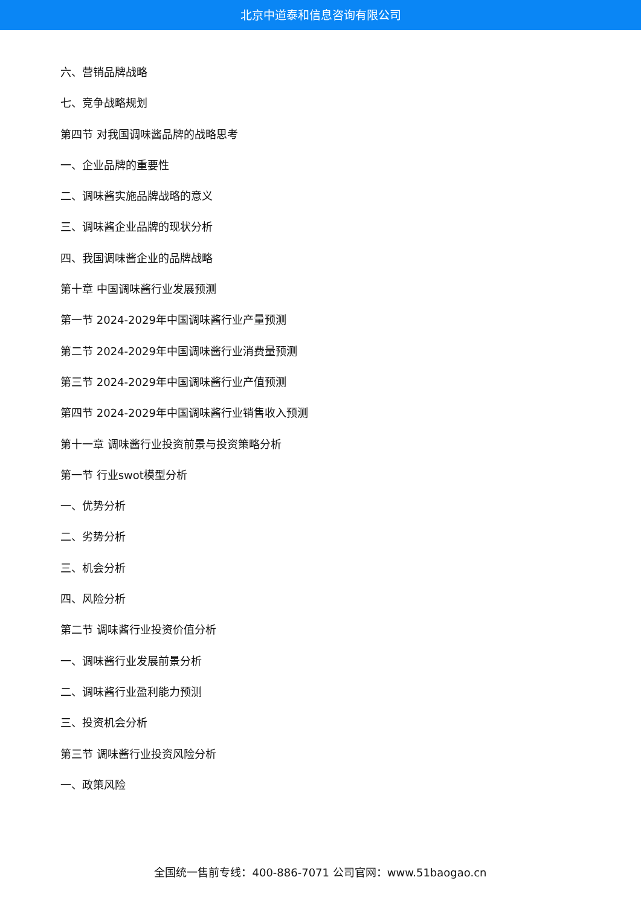北京中道泰和信息咨询有限公司
六、营销品牌战略
七、竞争战略规划
第四节 对我国调味酱品牌的战略思考
一、企业品牌的重要性
二、调味酱实施品牌战略的意义
三、调味酱企业品牌的现状分析
四、我国调味酱企业的品牌战略
第十章 中国调味酱行业发展预测
第一节 2024-2029年中国调味酱行业产量预测
第二节 2024-2029年中国调味酱行业消费量预测
第三节 2024-2029年中国调味酱行业产值预测
第四节 2024-2029年中国调味酱行业销售收入预测
第十一章 调味酱行业投资前景与投资策略分析
第一节 行业swot模型分析
一、优势分析
二、劣势分析
三、机会分析
四、风险分析
第二节 调味酱行业投资价值分析
一、调味酱行业发展前景分析
二、调味酱行业盈利能力预测
三、投资机会分析
第三节 调味酱行业投资风险分析
一、政策风险
全国统一售前专线：400-886-7071 公司官网：www.51baogao.cn